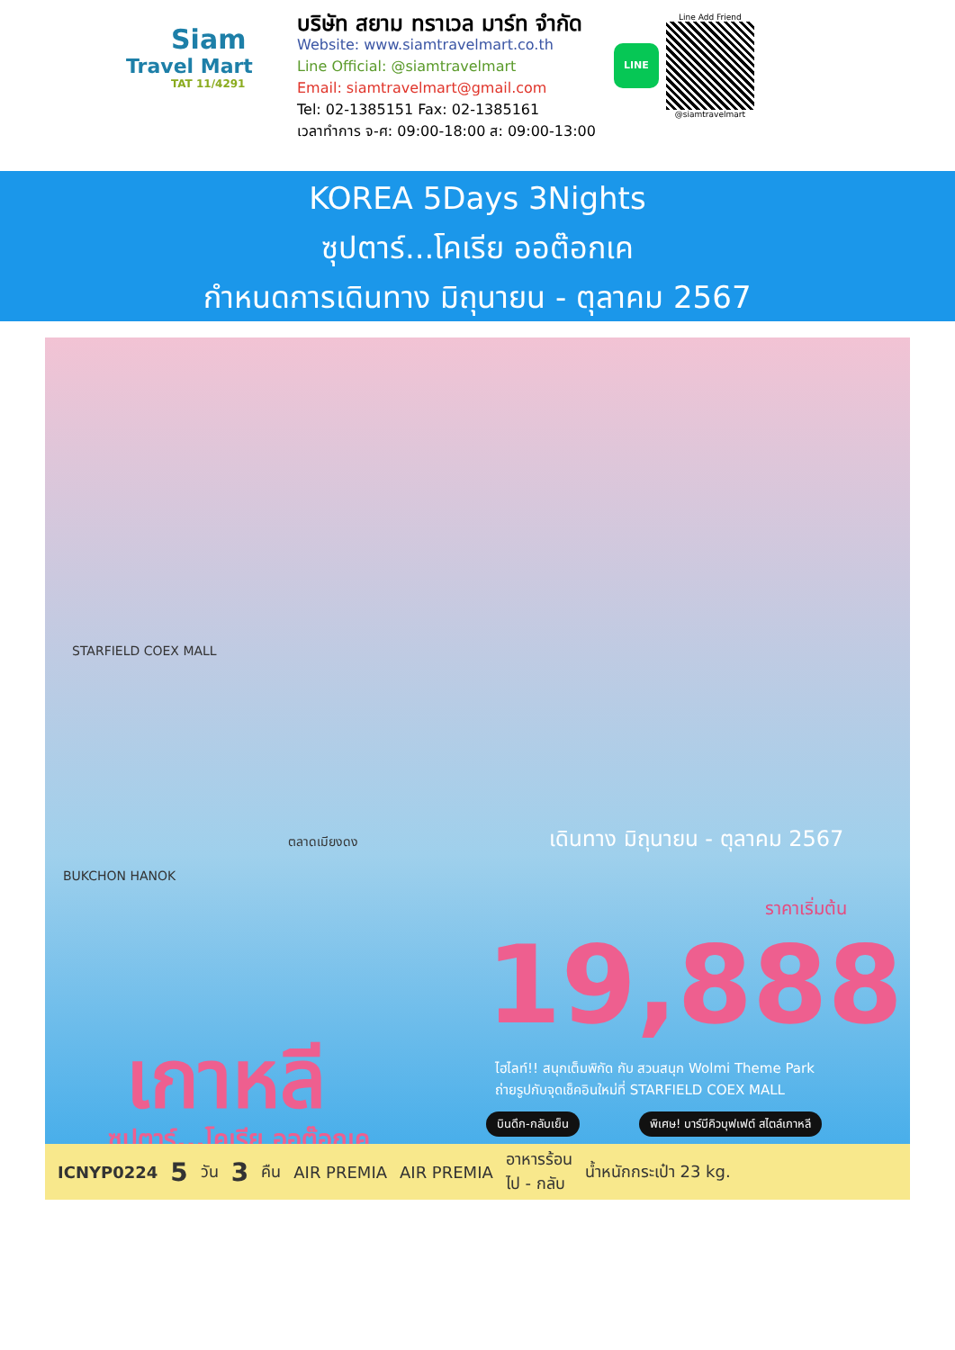Siam
Travel Mart
TAT 11/4291
บริษัท สยาม ทราเวล มาร์ท จำกัด
Website: www.siamtravelmart.co.th
Line Official: @siamtravelmart
Email: siamtravelmart@gmail.com
Tel: 02-1385151 Fax: 02-1385161
เวลาทำการ จ-ศ: 09:00-18:00 ส: 09:00-13:00
LINE
Line Add Friend
@siamtravelmart
KOREA 5Days 3Nights
ซุปตาร์...โคเรีย ออต๊อกเค
กำหนดการเดินทาง มิถุนายน - ตุลาคม 2567
STARFIELD COEX MALL
BUKCHON HANOK
ตลาดเมียงดง เดินทาง มิถุนายน - ตุลาคม 2567
ราคาเริ่มต้น
19,888
เกาหลี
ซุปตาร์...โคเรีย ออต๊อกเค
ไฮไลท์!! สนุกเต็มพิกัด กับ สวนสนุก Wolmi Theme Park
ถ่ายรูปกับจุดเช็คอินใหม่ที่ STARFIELD COEX MALL
บินดึก-กลับเย็น
พิเศษ! บาร์บีคิวบุฟเฟต์ สไตล์เกาหลี
ICNYP0224 5 วัน 3 คืน AIR PREMIA AIR PREMIA อาหารร้อน
ไป - กลับ น้ำหนักกระเป๋า 23 kg.